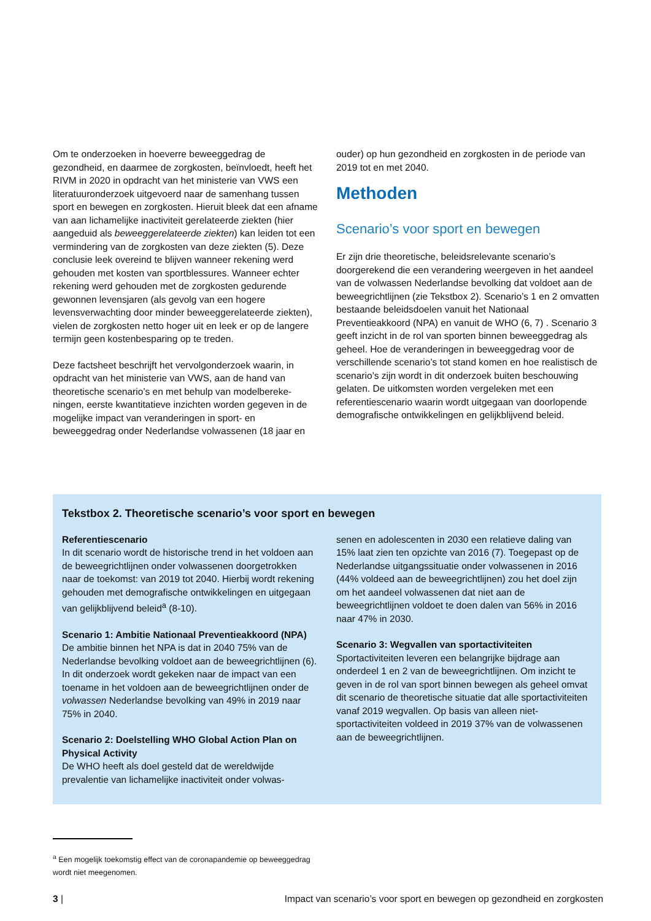Om te onderzoeken in hoeverre beweeggedrag de gezondheid, en daarmee de zorgkosten, beïnvloedt, heeft het RIVM in 2020 in opdracht van het ministerie van VWS een literatuuronderzoek uitgevoerd naar de samenhang tussen sport en bewegen en zorgkosten. Hieruit bleek dat een afname van aan lichamelijke inactiviteit gerelateerde ziekten (hier aangeduid als beweeggerelateerde ziekten) kan leiden tot een vermindering van de zorgkosten van deze ziekten (5). Deze conclusie leek overeind te blijven wanneer rekening werd gehouden met kosten van sportblessures. Wanneer echter rekening werd gehouden met de zorgkosten gedurende gewonnen levensjaren (als gevolg van een hogere levensverwachting door minder beweeggerelateerde ziekten), vielen de zorgkosten netto hoger uit en leek er op de langere termijn geen kostenbesparing op te treden.
Deze factsheet beschrijft het vervolgonderzoek waarin, in opdracht van het ministerie van VWS, aan de hand van theoretische scenario’s en met behulp van modelbereke­ningen, eerste kwantitatieve inzichten worden gegeven in de mogelijke impact van veranderingen in sport- en beweeggedrag onder Nederlandse volwassenen (18 jaar en
ouder) op hun gezondheid en zorgkosten in de periode van 2019 tot en met 2040.
Methoden
Scenario’s voor sport en bewegen
Er zijn drie theoretische, beleidsrelevante scenario’s doorgerekend die een verandering weergeven in het aandeel van de volwassen Nederlandse bevolking dat voldoet aan de beweegrichtlijnen (zie Tekstbox 2). Scenario’s 1 en 2 omvatten bestaande beleidsdoelen vanuit het Nationaal Preventieakkoord (NPA) en vanuit de WHO (6, 7) . Scenario 3 geeft inzicht in de rol van sporten binnen beweeggedrag als geheel. Hoe de veranderingen in beweeggedrag voor de verschillende scenario’s tot stand komen en hoe realistisch de scenario’s zijn wordt in dit onderzoek buiten beschouwing gelaten. De uitkomsten worden vergeleken met een referentiescenario waarin wordt uitgegaan van doorlopende demografische ontwik­kelingen en gelijkblijvend beleid.
Tekstbox 2. Theoretische scenario’s voor sport en bewegen
Referentiescenario
In dit scenario wordt de historische trend in het voldoen aan de beweegrichtlijnen onder volwassenen doorgetrokken naar de toekomst: van 2019 tot 2040. Hierbij wordt rekening gehouden met demografische ontwikkelingen en uitgegaan van gelijkblijvend beleid<sup>a</sup> (8-10).
Scenario 1: Ambitie Nationaal Preventieakkoord (NPA)
De ambitie binnen het NPA is dat in 2040 75% van de Nederlandse bevolking voldoet aan de beweegrichtlij­nen (6). In dit onderzoek wordt gekeken naar de impact van een toename in het voldoen aan de beweegrichtlij­nen onder de volwassen Nederlandse bevolking van 49% in 2019 naar 75% in 2040.
Scenario 2: Doelstelling WHO Global Action Plan on Physical Activity
De WHO heeft als doel gesteld dat de wereldwijde prevalentie van lichamelijke inactiviteit onder volwas-
senen en adolescenten in 2030 een relatieve daling van 15% laat zien ten opzichte van 2016 (7). Toegepast op de Nederlandse uitgangssituatie onder volwassenen in 2016 (44% voldeed aan de beweegrichtlijnen) zou het doel zijn om het aandeel volwassenen dat niet aan de beweegrichtlijnen voldoet te doen dalen van 56% in 2016 naar 47% in 2030.
Scenario 3: Wegvallen van sportactiviteiten
Sportactiviteiten leveren een belangrijke bijdrage aan onderdeel 1 en 2 van de beweegrichtlijnen. Om inzicht te geven in de rol van sport binnen bewegen als geheel omvat dit scenario de theoretische situatie dat alle sportactiviteiten vanaf 2019 wegvallen. Op basis van alleen niet-sportactiviteiten voldeed in 2019 37% van de volwassenen aan de beweegrichtlijnen.
<sup>a</sup> Een mogelijk toekomstig effect van de coronapandemie op beweegge­drag wordt niet meegenomen.
3 | Impact van scenario’s voor sport en bewegen op gezondheid en zorgkosten